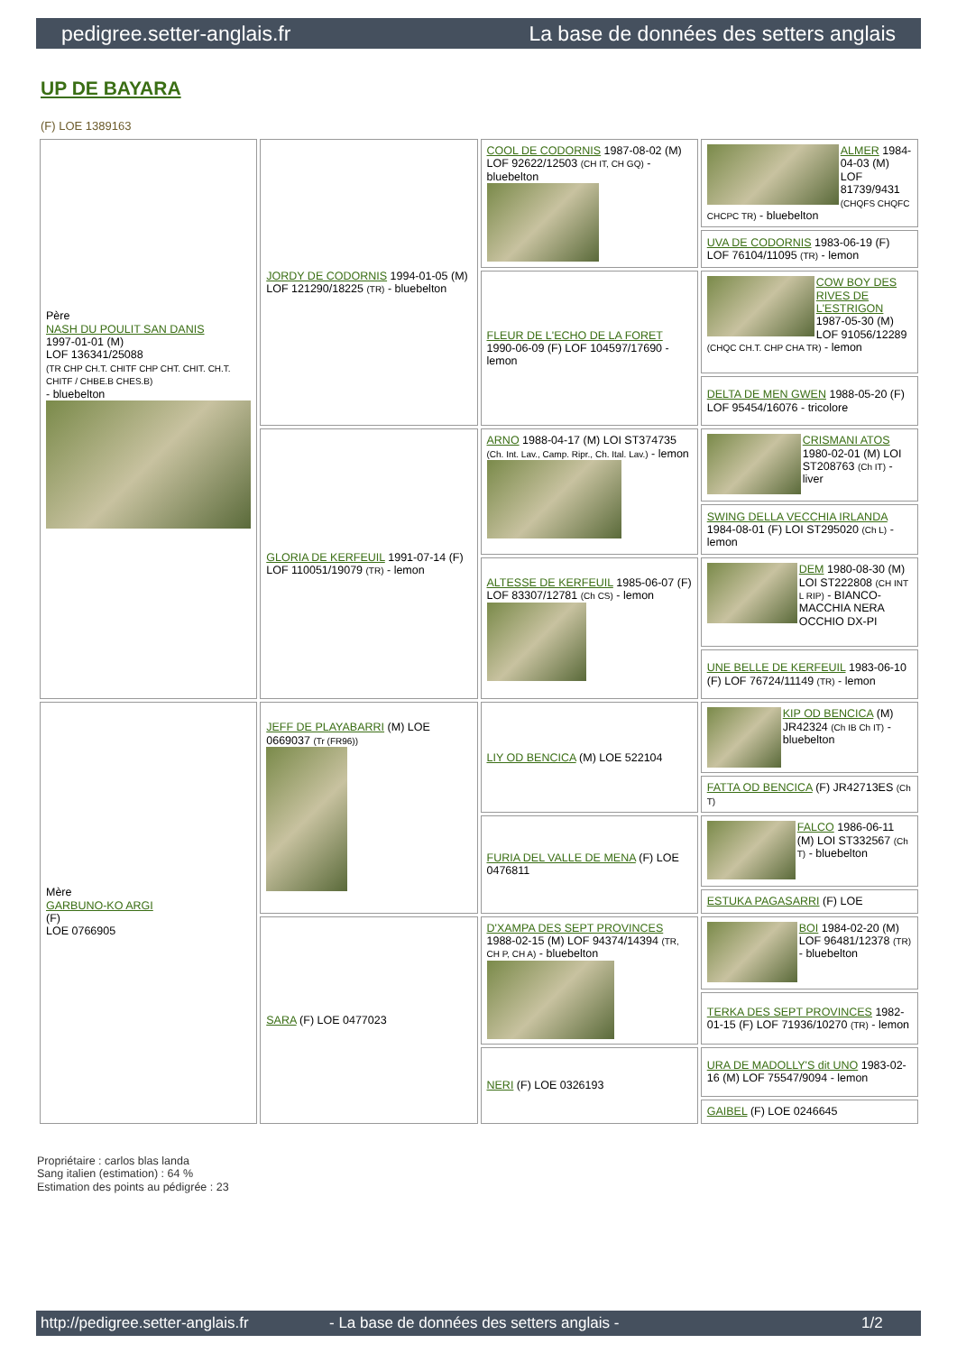pedigree.setter-anglais.fr La base de données des setters anglais
UP DE BAYARA
(F) LOE 1389163
| Père NASH DU POULIT SAN DANIS 1997-01-01 (M) LOF 136341/25088 (TR CHP CH.T. CHITF CHP CHT. CHIT. CH.T. CHITF / CHBE.B CHES.B) - bluebelton | JORDY DE CODORNIS 1994-01-05 (M) LOF 121290/18225 (TR) - bluebelton | COOL DE CODORNIS 1987-08-02 (M) LOF 92622/12503 (CH IT, CH GQ) - bluebelton | ALMER 1984-04-03 (M) LOF 81739/9431 (CHQFS CHQFC CHCPC TR) - bluebelton |
| | | | UVA DE CODORNIS 1983-06-19 (F) LOF 76104/11095 (TR) - lemon |
| | | FLEUR DE L'ECHO DE LA FORET 1990-06-09 (F) LOF 104597/17690 - lemon | COW BOY DES RIVES DE L'ESTRIGON 1987-05-30 (M) LOF 91056/12289 (CHQC CH.T. CHP CHA TR) - lemon |
| | | | DELTA DE MEN GWEN 1988-05-20 (F) LOF 95454/16076 - tricolore |
| | GLORIA DE KERFEUIL 1991-07-14 (F) LOF 110051/19079 (TR) - lemon | ARNO 1988-04-17 (M) LOI ST374735 (Ch. Int. Lav., Camp. Ripr., Ch. Ital. Lav.) - lemon | CRISMANI ATOS 1980-02-01 (M) LOI ST208763 (Ch IT) - liver |
| | | | SWING DELLA VECCHIA IRLANDA 1984-08-01 (F) LOI ST295020 (Ch L) - lemon |
| | | ALTESSE DE KERFEUIL 1985-06-07 (F) LOF 83307/12781 (Ch CS) - lemon | DEM 1980-08-30 (M) LOI ST222808 (CH INT L RIP) - BIANCO-MACCHIA NERA OCCHIO DX-PI |
| | | | UNE BELLE DE KERFEUIL 1983-06-10 (F) LOF 76724/11149 (TR) - lemon |
| Mère GARBUNO-KO ARGI (F) LOE 0766905 | JEFF DE PLAYABARRI (M) LOE 0669037 (Tr (FR96)) | LIY OD BENCICA (M) LOE 522104 | KIP OD BENCICA (M) JR42324 (Ch IB Ch IT) - bluebelton |
| | | | FATTA OD BENCICA (F) JR42713ES (Ch T) |
| | | FURIA DEL VALLE DE MENA (F) LOE 0476811 | FALCO 1986-06-11 (M) LOI ST332567 (Ch T) - bluebelton |
| | | | ESTUKA PAGASARRI (F) LOE |
| | SARA (F) LOE 0477023 | D'XAMPA DES SEPT PROVINCES 1988-02-15 (M) LOF 94374/14394 (TR, CH P, CH A) - bluebelton | BOI 1984-02-20 (M) LOF 96481/12378 (TR) - bluebelton |
| | | | TERKA DES SEPT PROVINCES 1982-01-15 (F) LOF 71936/10270 (TR) - lemon |
| | | NERI (F) LOE 0326193 | URA DE MADOLLY'S dit UNO 1983-02-16 (M) LOF 75547/9094 - lemon |
| | | | GAIBEL (F) LOE 0246645 |
Propriétaire : carlos blas landa
Sang italien (estimation) : 64 %
Estimation des points au pédigrée : 23
http://pedigree.setter-anglais.fr - La base de données des setters anglais - 1/2